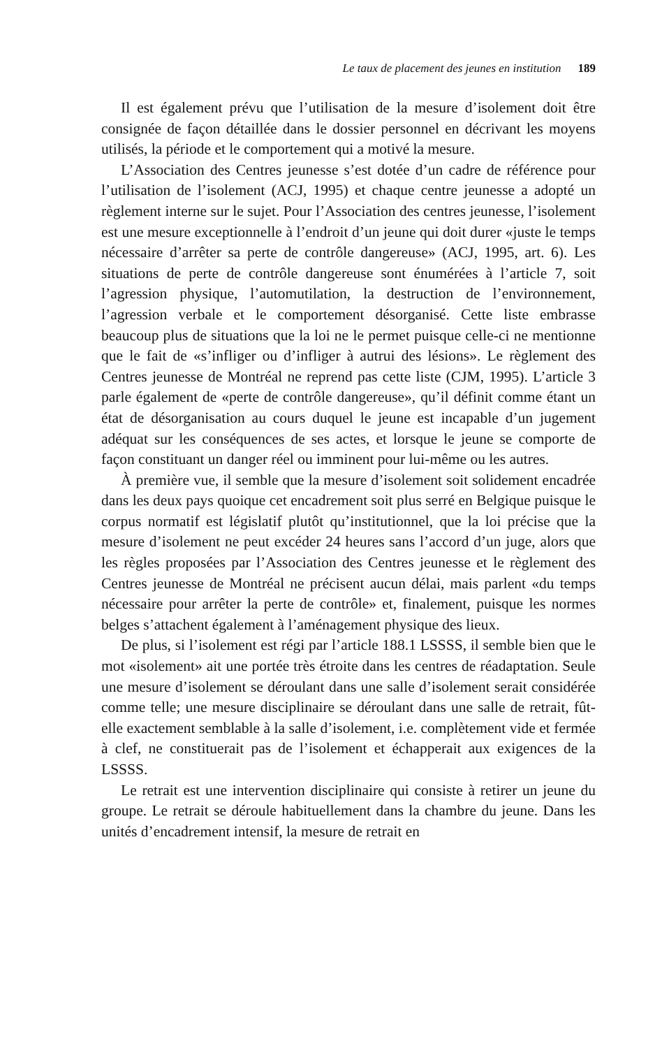Le taux de placement des jeunes en institution 189
Il est également prévu que l’utilisation de la mesure d’isolement doit être consignée de façon détaillée dans le dossier personnel en décrivant les moyens utilisés, la période et le comportement qui a motivé la mesure.
L’Association des Centres jeunesse s’est dotée d’un cadre de référence pour l’utilisation de l’isolement (ACJ, 1995) et chaque centre jeunesse a adopté un règlement interne sur le sujet. Pour l’Association des centres jeunesse, l’isolement est une mesure exceptionnelle à l’endroit d’un jeune qui doit durer «juste le temps nécessaire d’arrêter sa perte de contrôle dangereuse» (ACJ, 1995, art. 6). Les situations de perte de contrôle dangereuse sont énumérées à l’article 7, soit l’agression physique, l’automutilation, la destruction de l’environnement, l’agression verbale et le comportement désorganisé. Cette liste embrasse beaucoup plus de situations que la loi ne le permet puisque celle-ci ne mentionne que le fait de «s’infliger ou d’infliger à autrui des lésions». Le règlement des Centres jeunesse de Montréal ne reprend pas cette liste (CJM, 1995). L’article 3 parle également de «perte de contrôle dangereuse», qu’il définit comme étant un état de désorganisation au cours duquel le jeune est incapable d’un jugement adéquat sur les conséquences de ses actes, et lorsque le jeune se comporte de façon constituant un danger réel ou imminent pour lui-même ou les autres.
À première vue, il semble que la mesure d’isolement soit solidement encadrée dans les deux pays quoique cet encadrement soit plus serré en Belgique puisque le corpus normatif est législatif plutôt qu’institutionnel, que la loi précise que la mesure d’isolement ne peut excéder 24 heures sans l’accord d’un juge, alors que les règles proposées par l’Association des Centres jeunesse et le règlement des Centres jeunesse de Montréal ne précisent aucun délai, mais parlent «du temps nécessaire pour arrêter la perte de contrôle» et, finalement, puisque les normes belges s’attachent également à l’aménagement physique des lieux.
De plus, si l’isolement est régi par l’article 188.1 LSSSS, il semble bien que le mot «isolement» ait une portée très étroite dans les centres de réadaptation. Seule une mesure d’isolement se déroulant dans une salle d’isolement serait considérée comme telle; une mesure disciplinaire se déroulant dans une salle de retrait, fût-elle exactement semblable à la salle d’isolement, i.e. complètement vide et fermée à clef, ne constituerait pas de l’isolement et échapperait aux exigences de la LSSSS.
Le retrait est une intervention disciplinaire qui consiste à retirer un jeune du groupe. Le retrait se déroule habituellement dans la chambre du jeune. Dans les unités d’encadrement intensif, la mesure de retrait en